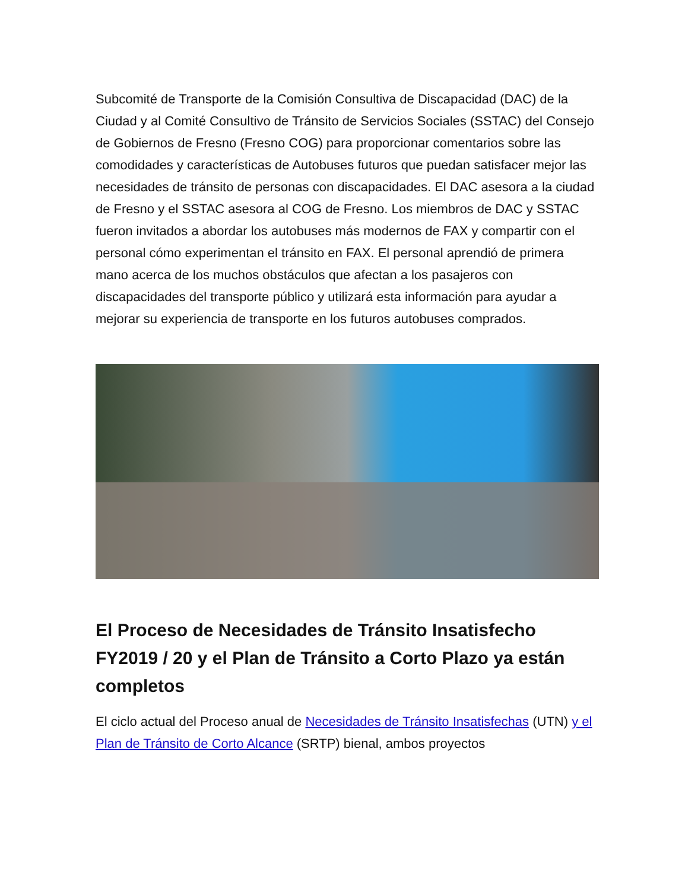Subcomité de Transporte de la Comisión Consultiva de Discapacidad (DAC) de la Ciudad y al Comité Consultivo de Tránsito de Servicios Sociales (SSTAC) del Consejo de Gobiernos de Fresno (Fresno COG) para proporcionar comentarios sobre las comodidades y características de Autobuses futuros que puedan satisfacer mejor las necesidades de tránsito de personas con discapacidades. El DAC asesora a la ciudad de Fresno y el SSTAC asesora al COG de Fresno. Los miembros de DAC y SSTAC fueron invitados a abordar los autobuses más modernos de FAX y compartir con el personal cómo experimentan el tránsito en FAX. El personal aprendió de primera mano acerca de los muchos obstáculos que afectan a los pasajeros con discapacidades del transporte público y utilizará esta información para ayudar a mejorar su experiencia de transporte en los futuros autobuses comprados.
El Proceso de Necesidades de Tránsito Insatisfecho FY2019 / 20 y el Plan de Tránsito a Corto Plazo ya están completos
El ciclo actual del Proceso anual de Necesidades de Tránsito Insatisfechas (UTN) y el Plan de Tránsito de Corto Alcance (SRTP) bienal, ambos proyectos